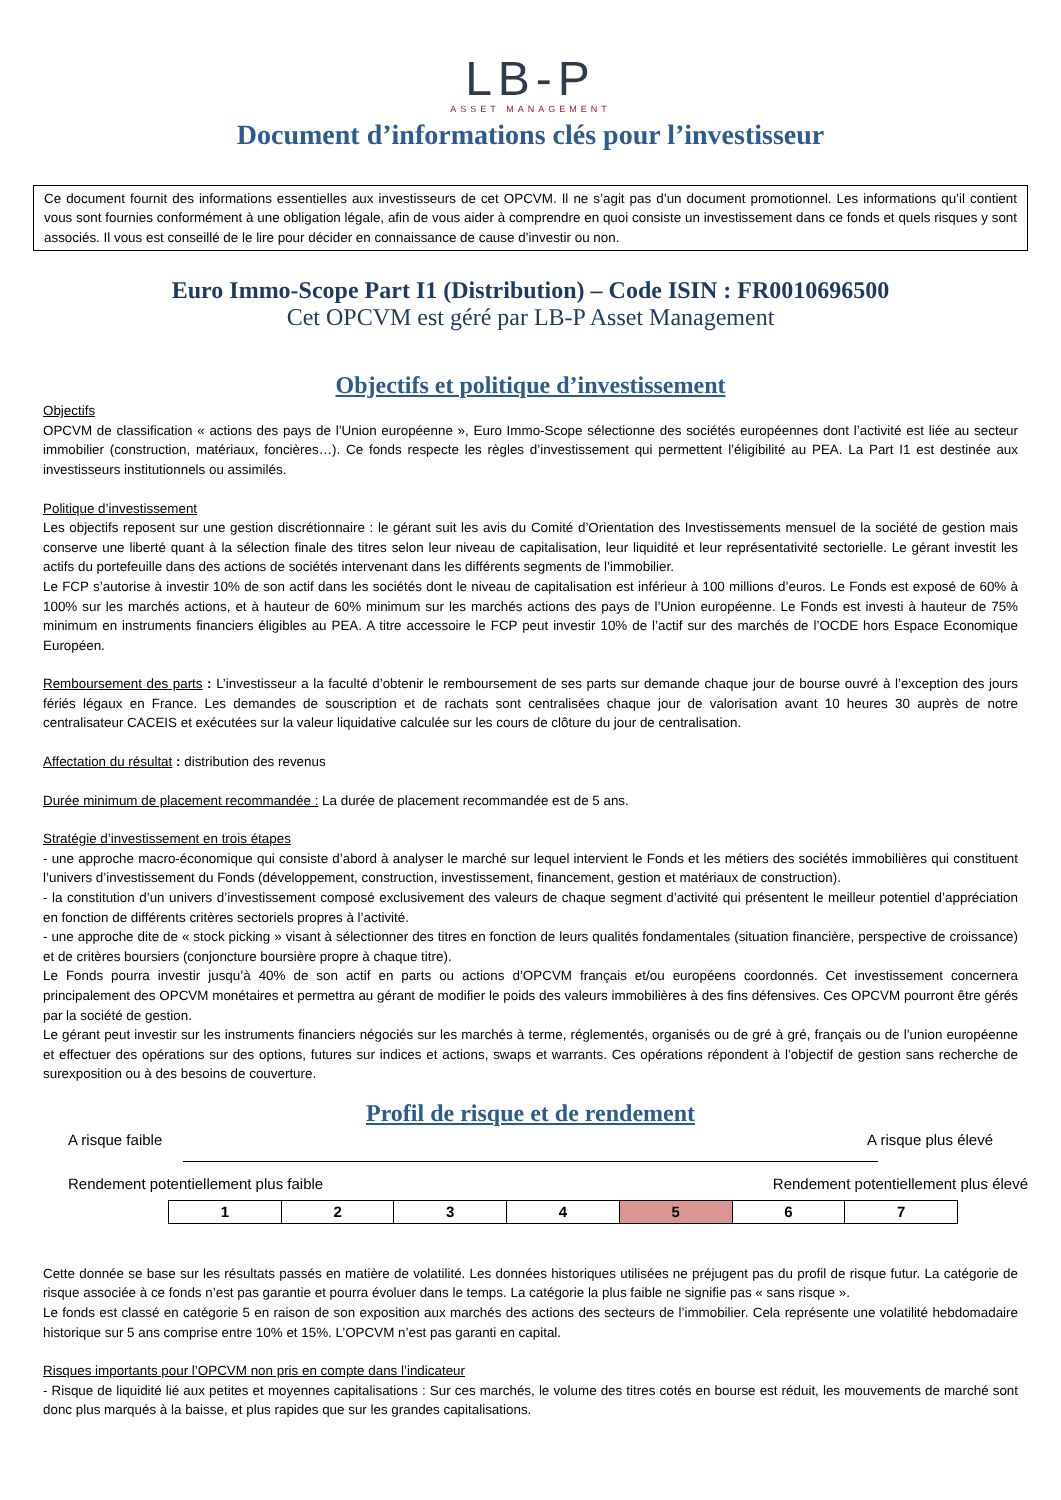LB-P
ASSET MANAGEMENT
Document d’informations clés pour l’investisseur
Ce document fournit des informations essentielles aux investisseurs de cet OPCVM. Il ne s’agit pas d’un document promotionnel. Les informations qu’il contient vous sont fournies conformément à une obligation légale, afin de vous aider à comprendre en quoi consiste un investissement dans ce fonds et quels risques y sont associés. Il vous est conseillé de le lire pour décider en connaissance de cause d’investir ou non.
Euro Immo-Scope Part I1 (Distribution) – Code ISIN : FR0010696500
Cet OPCVM est géré par LB-P Asset Management
Objectifs et politique d’investissement
Objectifs
OPCVM de classification « actions des pays de l’Union européenne », Euro Immo-Scope sélectionne des sociétés européennes dont l’activité est liée au secteur immobilier (construction, matériaux, foncières…). Ce fonds respecte les règles d’investissement qui permettent l’éligibilité au PEA. La Part I1 est destinée aux investisseurs institutionnels ou assimilés.
Politique d’investissement
Les objectifs reposent sur une gestion discrétionnaire : le gérant suit les avis du Comité d’Orientation des Investissements mensuel de la société de gestion mais conserve une liberté quant à la sélection finale des titres selon leur niveau de capitalisation, leur liquidité et leur représentativité sectorielle. Le gérant investit les actifs du portefeuille dans des actions de sociétés intervenant dans les différents segments de l’immobilier.
Le FCP s’autorise à investir 10% de son actif dans les sociétés dont le niveau de capitalisation est inférieur à 100 millions d’euros. Le Fonds est exposé de 60% à 100% sur les marchés actions, et à hauteur de 60% minimum sur les marchés actions des pays de l’Union européenne. Le Fonds est investi à hauteur de 75% minimum en instruments financiers éligibles au PEA. A titre accessoire le FCP peut investir 10% de l’actif sur des marchés de l’OCDE hors Espace Economique Européen.
Remboursement des parts : L’investisseur a la faculté d’obtenir le remboursement de ses parts sur demande chaque jour de bourse ouvré à l’exception des jours fériés légaux en France. Les demandes de souscription et de rachats sont centralisées chaque jour de valorisation avant 10 heures 30 auprès de notre centralisateur CACEIS et exécutées sur la valeur liquidative calculée sur les cours de clôture du jour de centralisation.
Affectation du résultat : distribution des revenus
Durée minimum de placement recommandée : La durée de placement recommandée est de 5 ans.
Stratégie d’investissement en trois étapes
- une approche macro-économique qui consiste d’abord à analyser le marché sur lequel intervient le Fonds et les métiers des sociétés immobilières qui constituent l’univers d’investissement du Fonds (développement, construction, investissement, financement, gestion et matériaux de construction).
- la constitution d’un univers d’investissement composé exclusivement des valeurs de chaque segment d’activité qui présentent le meilleur potentiel d’appréciation en fonction de différents critères sectoriels propres à l’activité.
- une approche dite de « stock picking » visant à sélectionner des titres en fonction de leurs qualités fondamentales (situation financière, perspective de croissance) et de critères boursiers (conjoncture boursière propre à chaque titre).
Le Fonds pourra investir jusqu’à 40% de son actif en parts ou actions d’OPCVM français et/ou européens coordonnés. Cet investissement concernera principalement des OPCVM monétaires et permettra au gérant de modifier le poids des valeurs immobilières à des fins défensives. Ces OPCVM pourront être gérés par la société de gestion.
Le gérant peut investir sur les instruments financiers négociés sur les marchés à terme, réglementés, organisés ou de gré à gré, français ou de l’union européenne et effectuer des opérations sur des options, futures sur indices et actions, swaps et warrants. Ces opérations répondent à l’objectif de gestion sans recherche de surexposition ou à des besoins de couverture.
Profil de risque et de rendement
A risque faible A risque plus élevé
Rendement potentiellement plus faible Rendement potentiellement plus élevé
| 1 | 2 | 3 | 4 | 5 | 6 | 7 |
Cette donnée se base sur les résultats passés en matière de volatilité. Les données historiques utilisées ne préjugent pas du profil de risque futur. La catégorie de risque associée à ce fonds n’est pas garantie et pourra évoluer dans le temps. La catégorie la plus faible ne signifie pas « sans risque ».
Le fonds est classé en catégorie 5 en raison de son exposition aux marchés des actions des secteurs de l’immobilier. Cela représente une volatilité hebdomadaire historique sur 5 ans comprise entre 10% et 15%. L’OPCVM n’est pas garanti en capital.
Risques importants pour l’OPCVM non pris en compte dans l’indicateur
- Risque de liquidité lié aux petites et moyennes capitalisations : Sur ces marchés, le volume des titres cotés en bourse est réduit, les mouvements de marché sont donc plus marqués à la baisse, et plus rapides que sur les grandes capitalisations.